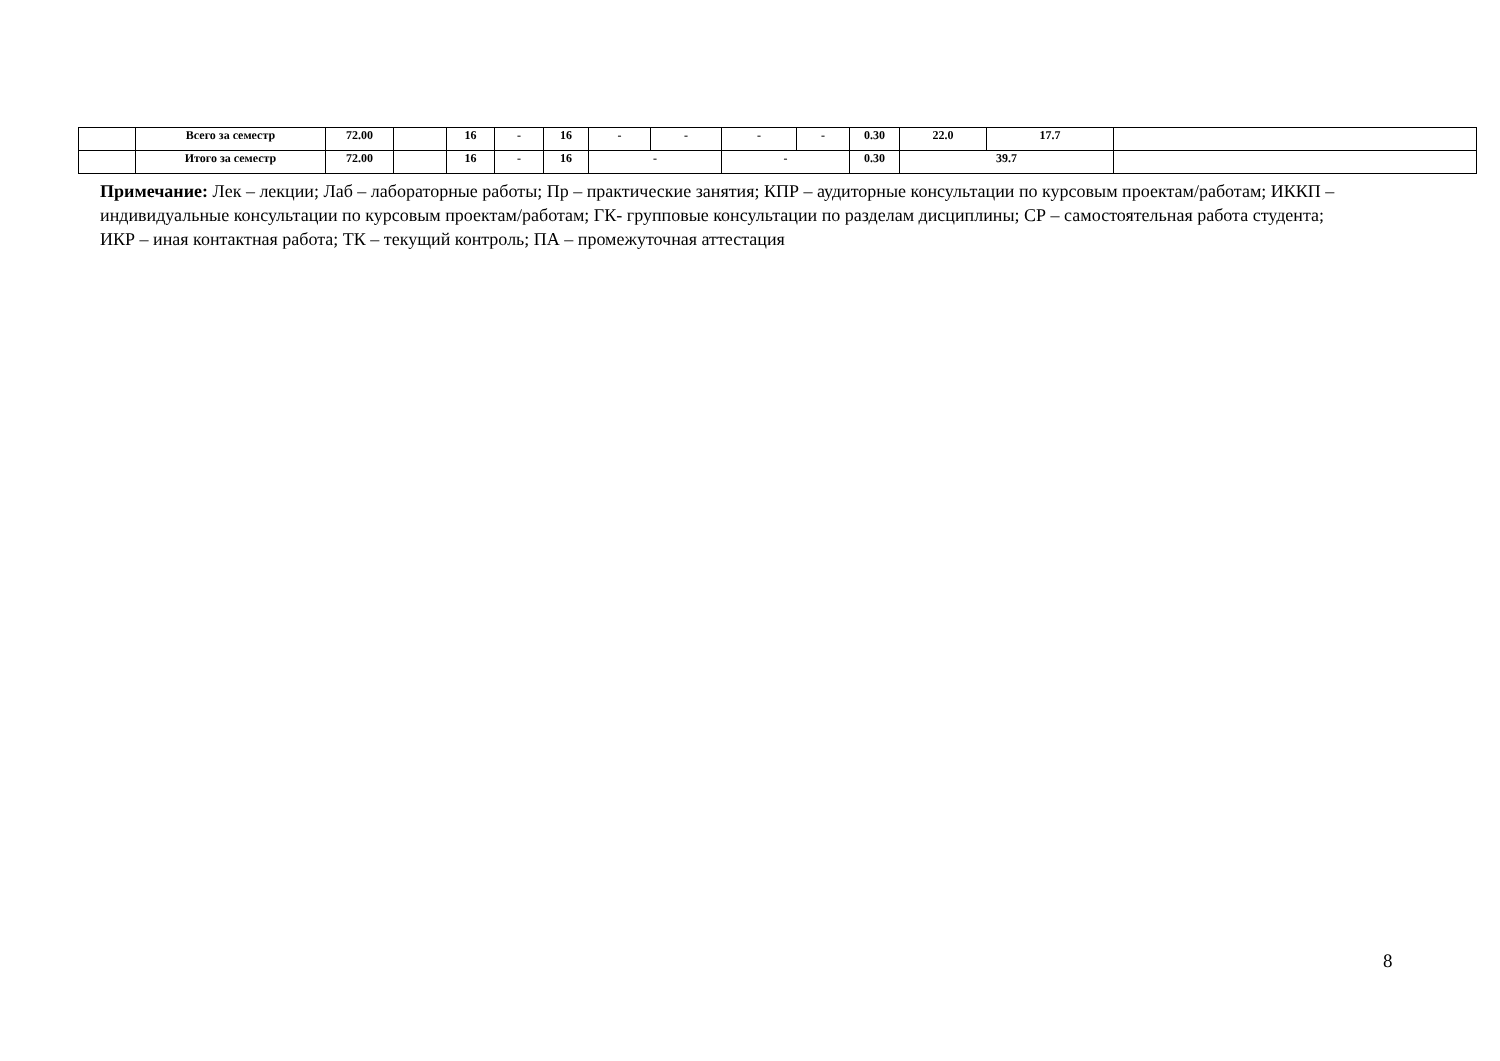| | Всего за семестр | 72.00 | | 16 | - | 16 | - | - | - | - | 0.30 | 22.0 | 17.7 | |
| | Итого за семестр | 72.00 | | 16 | - | 16 | - | | - | | 0.30 | 39.7 | | |
Примечание: Лек – лекции; Лаб – лабораторные работы; Пр – практические занятия; КПР – аудиторные консультации по курсовым проектам/работам; ИККП – индивидуальные консультации по курсовым проектам/работам; ГК- групповые консультации по разделам дисциплины; СР – самостоятельная работа студента; ИКР – иная контактная работа; ТК – текущий контроль; ПА – промежуточная аттестация
8